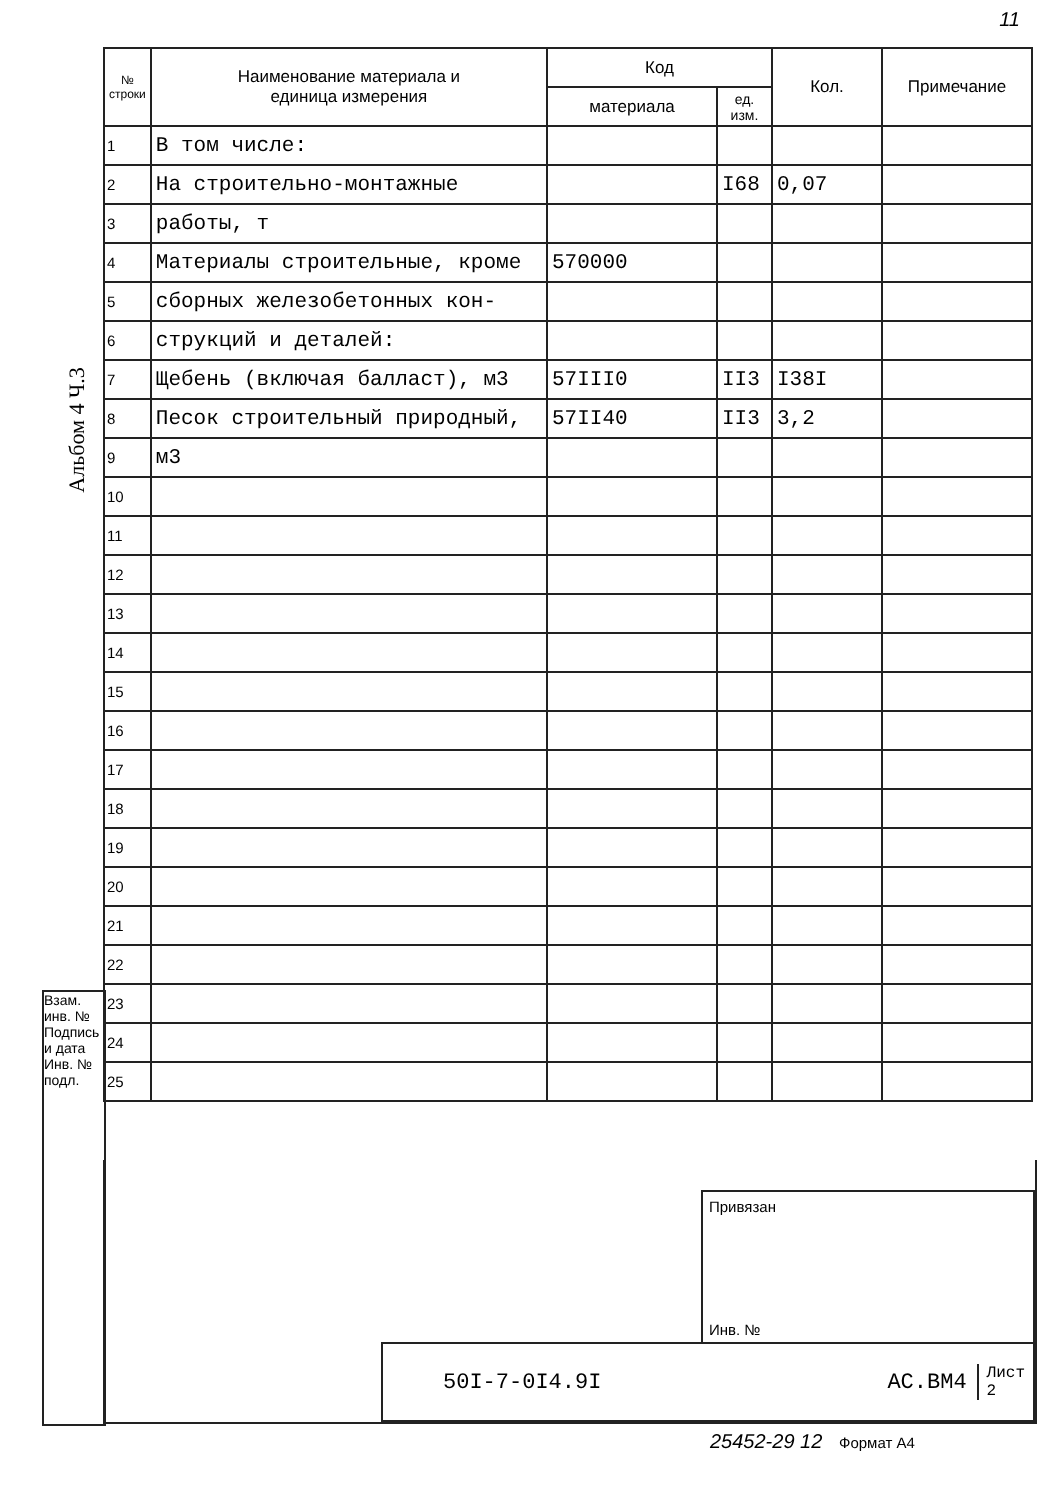11
Альбом 4 Ч.3
| № строки | Наименование материала и единица измерения | Код | | Кол. | Примечание |
| --- | --- | --- | --- | --- | --- |
| | | материала | ед. изм. | | |
| 1 | В том числе: | | | | |
| 2 | На строительно-монтажные | | I68 | 0,07 | |
| 3 | работы, т | | | | |
| 4 | Материалы строительные, кроме | 570000 | | | |
| 5 | сборных железобетонных кон- | | | | |
| 6 | струкций и деталей: | | | | |
| 7 | Щебень (включая балласт), м3 | 57III0 | II3 | I38I | |
| 8 | Песок строительный природный, | 57II40 | II3 | 3,2 | |
| 9 | м3 | | | | |
| 10 | | | | | |
| 11 | | | | | |
| 12 | | | | | |
| 13 | | | | | |
| 14 | | | | | |
| 15 | | | | | |
| 16 | | | | | |
| 17 | | | | | |
| 18 | | | | | |
| 19 | | | | | |
| 20 | | | | | |
| 21 | | | | | |
| 22 | | | | | |
| 23 | | | | | |
| 24 | | | | | |
| 25 | | | | | |
Взам. инв. №
Подпись и дата
Инв. № подл.
Привязан
Инв. №
50I-7-0I4.9I АС.ВМ4 Лист
2
25452-29 12 Формат А4